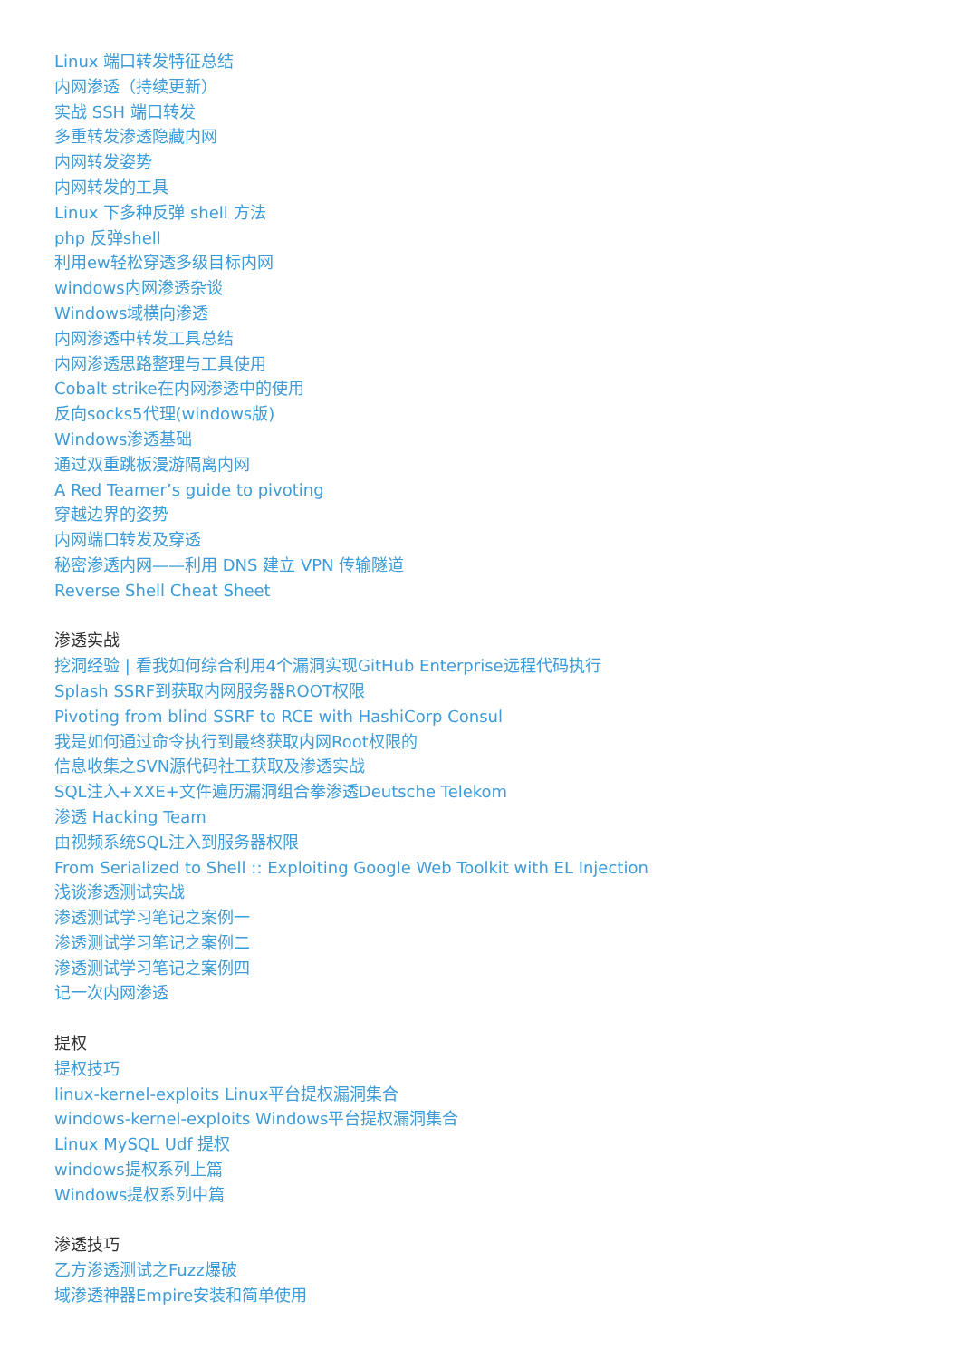Linux 端口转发特征总结
内网渗透（持续更新）
实战 SSH 端口转发
多重转发渗透隐藏内网
内网转发姿势
内网转发的工具
Linux 下多种反弹 shell 方法
php 反弹shell
利用ew轻松穿透多级目标内网
windows内网渗透杂谈
Windows域横向渗透
内网渗透中转发工具总结
内网渗透思路整理与工具使用
Cobalt strike在内网渗透中的使用
反向socks5代理(windows版)
Windows渗透基础
通过双重跳板漫游隔离内网
A Red Teamer’s guide to pivoting
穿越边界的姿势
内网端口转发及穿透
秘密渗透内网——利用 DNS 建立 VPN 传输隧道
Reverse Shell Cheat Sheet
渗透实战
挖洞经验 | 看我如何综合利用4个漏洞实现GitHub Enterprise远程代码执行
Splash SSRF到获取内网服务器ROOT权限
Pivoting from blind SSRF to RCE with HashiCorp Consul
我是如何通过命令执行到最终获取内网Root权限的
信息收集之SVN源代码社工获取及渗透实战
SQL注入+XXE+文件遍历漏洞组合拳渗透Deutsche Telekom
渗透 Hacking Team
由视频系统SQL注入到服务器权限
From Serialized to Shell :: Exploiting Google Web Toolkit with EL Injection
浅谈渗透测试实战
渗透测试学习笔记之案例一
渗透测试学习笔记之案例二
渗透测试学习笔记之案例四
记一次内网渗透
提权
提权技巧
linux-kernel-exploits Linux平台提权漏洞集合
windows-kernel-exploits Windows平台提权漏洞集合
Linux MySQL Udf 提权
windows提权系列上篇
Windows提权系列中篇
渗透技巧
乙方渗透测试之Fuzz爆破
域渗透神器Empire安装和简单使用